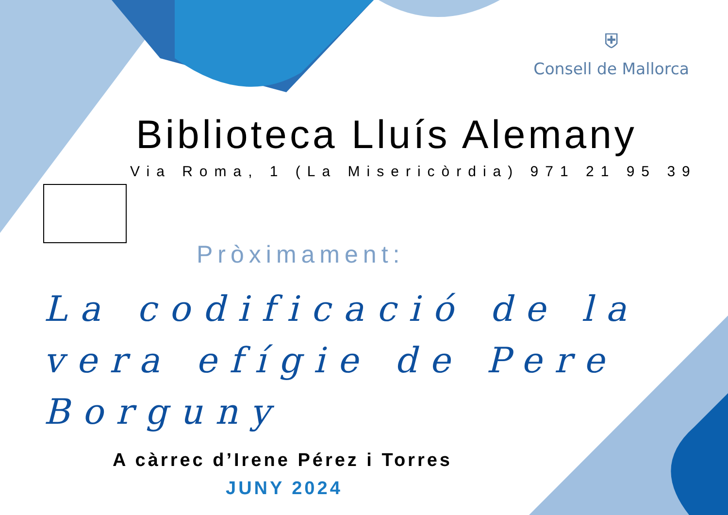⛨
Consell de Mallorca
Biblioteca Lluís Alemany
Via Roma, 1 (La Misericòrdia) 971 21 95 39
Pròximament:
La codificació de la vera efígie de Pere Borguny
A càrrec d’Irene Pérez i Torres
JUNY 2024